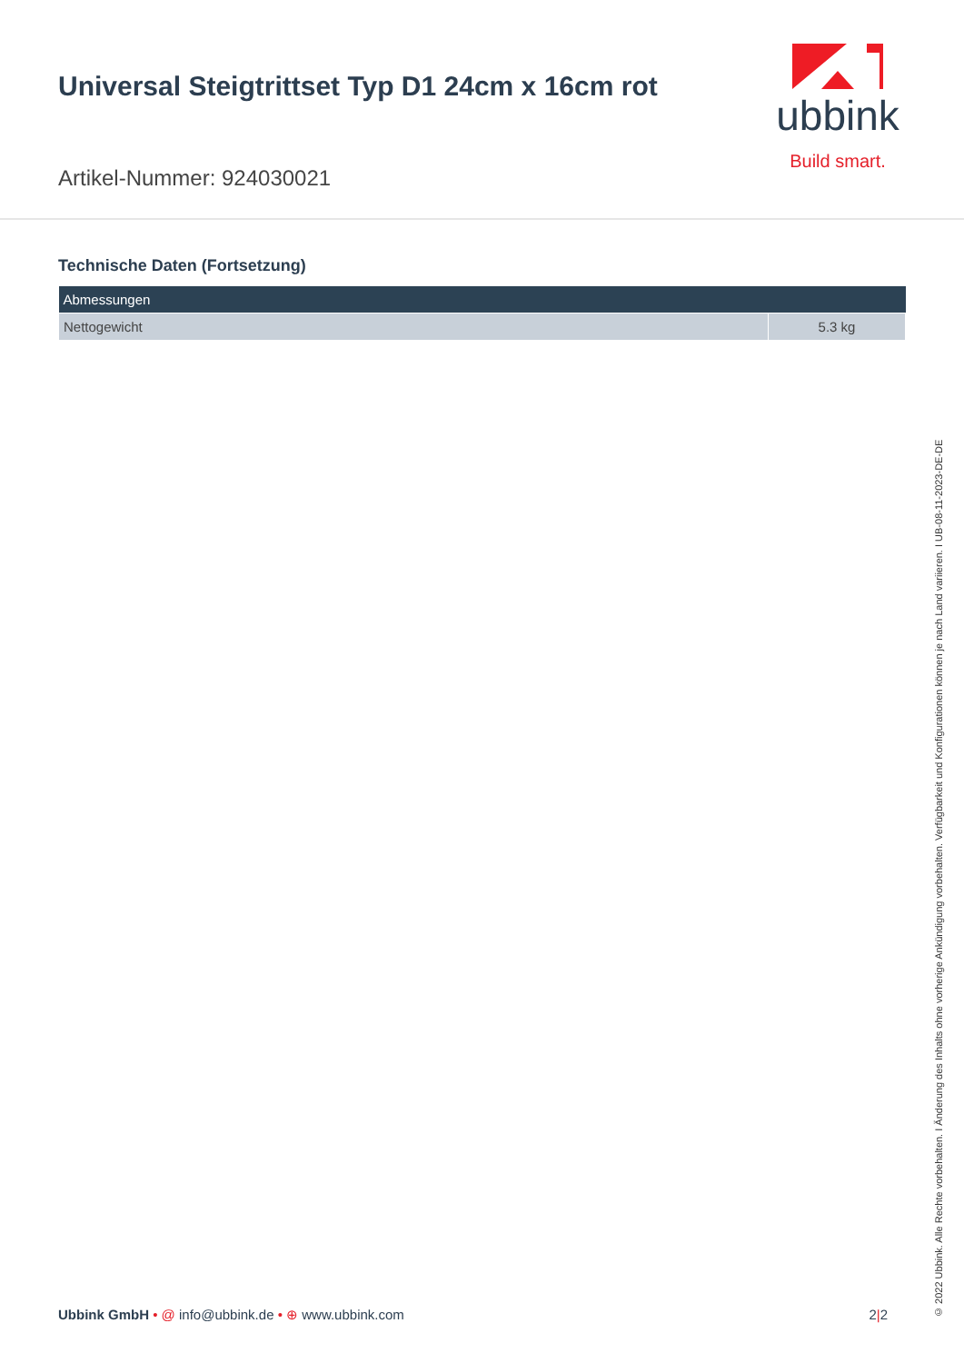Universal Steigtrittset Typ D1 24cm x 16cm rot
Artikel-Nummer: 924030021
ubbink
Build smart.
Technische Daten (Fortsetzung)
| Abmessungen | |
| --- | --- |
| Nettogewicht | 5.3 kg |
Ubbink GmbH • @ info@ubbink.de • ⊕ www.ubbink.com
2|2
© 2022 Ubbink. Alle Rechte vorbehalten. I Änderung des Inhalts ohne vorherige Ankündigung vorbehalten. Verfügbarkeit und Konfigurationen können je nach Land variieren. I UB-08-11-2023-DE-DE